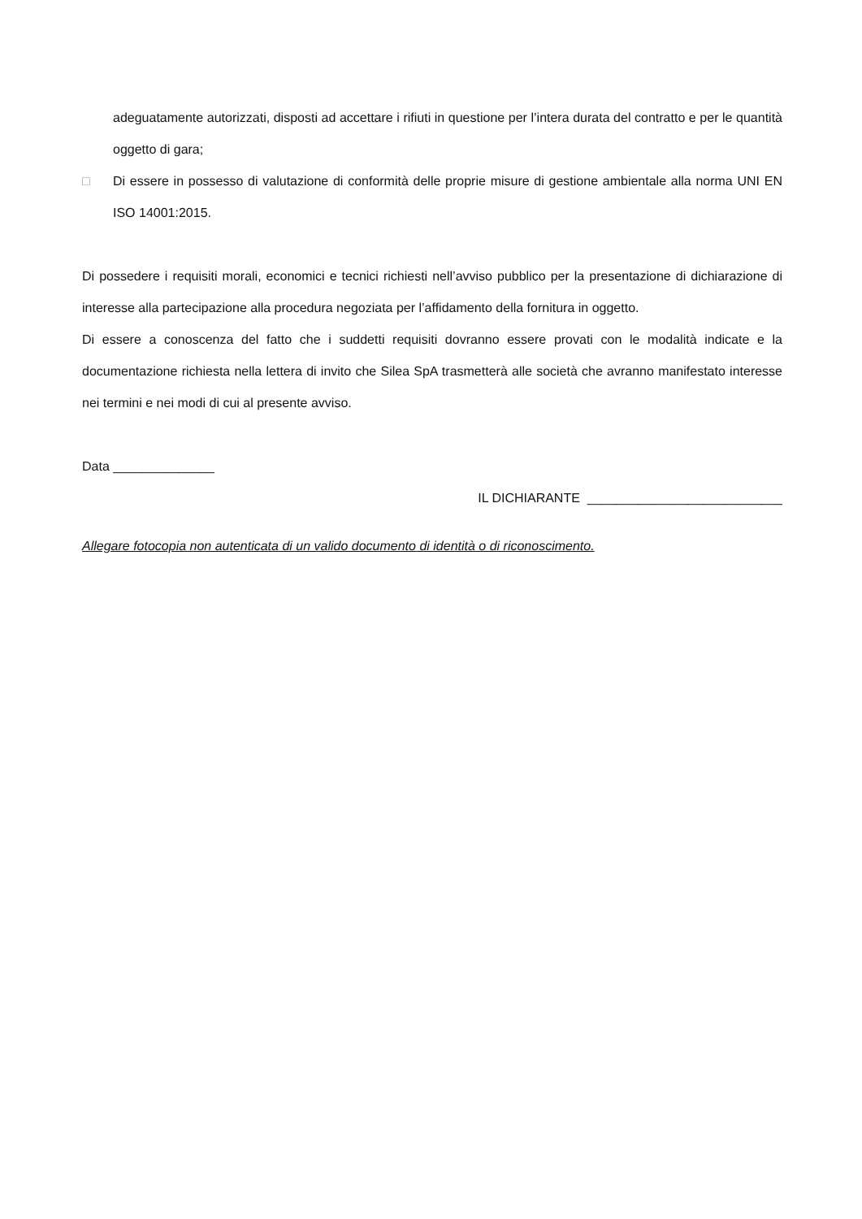adeguatamente autorizzati, disposti ad accettare i rifiuti in questione per l’intera durata del contratto e per le quantità oggetto di gara;
□ Di essere in possesso di valutazione di conformità delle proprie misure di gestione ambientale alla norma UNI EN ISO 14001:2015.
Di possedere i requisiti morali, economici e tecnici richiesti nell’avviso pubblico per la presentazione di dichiarazione di interesse alla partecipazione alla procedura negoziata per l’affidamento della fornitura in oggetto.
Di essere a conoscenza del fatto che i suddetti requisiti dovranno essere provati con le modalità indicate e la documentazione richiesta nella lettera di invito che Silea SpA trasmetterà alle società che avranno manifestato interesse nei termini e nei modi di cui al presente avviso.
Data ______________
IL DICHIARANTE ___________________________
Allegare fotocopia non autenticata di un valido documento di identità o di riconoscimento.